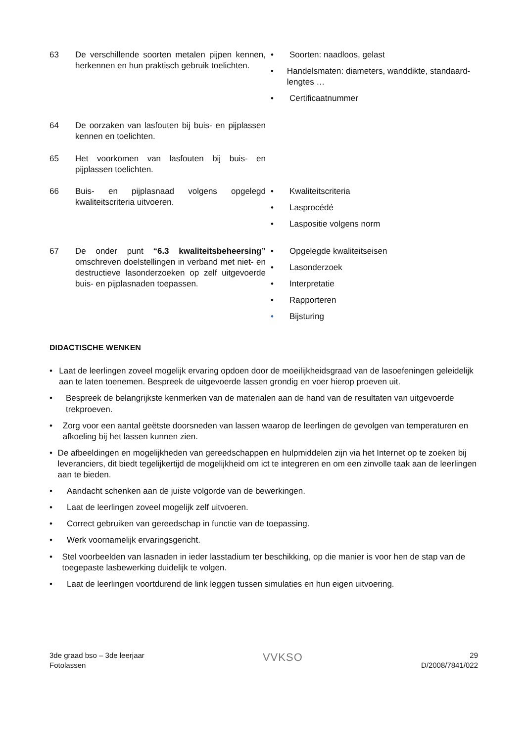63 De verschillende soorten metalen pijpen kennen, herkennen en hun praktisch gebruik toelichten.
• Soorten: naadloos, gelast
• Handelsmaten: diameters, wanddikte, standaard-lengtes …
• Certificaatnummer
64 De oorzaken van lasfouten bij buis- en pijplassen kennen en toelichten.
65 Het voorkomen van lasfouten bij buis- en pijplassen toelichten.
66 Buis- en pijplasnaad volgens opgelegd kwaliteitscriteria uitvoeren.
• Kwaliteitscriteria
• Lasprocédé
• Laspositie volgens norm
67 De onder punt “6.3 kwaliteitsbeheersing” omschreven doelstellingen in verband met niet- en destructieve lasonderzoeken op zelf uitgevoerde buis- en pijplasnaden toepassen.
• Opgelegde kwaliteitseisen
• Lasonderzoek
• Interpretatie
• Rapporteren
• Bijsturing
DIDACTISCHE WENKEN
• Laat de leerlingen zoveel mogelijk ervaring opdoen door de moeilijkheidsgraad van de lasoefeningen geleidelijk aan te laten toenemen. Bespreek de uitgevoerde lassen grondig en voer hierop proeven uit.
• Bespreek de belangrijkste kenmerken van de materialen aan de hand van de resultaten van uitgevoerde trekproeven.
• Zorg voor een aantal geëtste doorsneden van lassen waarop de leerlingen de gevolgen van temperaturen en afkoeling bij het lassen kunnen zien.
• De afbeeldingen en mogelijkheden van gereedschappen en hulpmiddelen zijn via het Internet op te zoeken bij leveranciers, dit biedt tegelijkertijd de mogelijkheid om ict te integreren en om een zinvolle taak aan de leerlingen aan te bieden.
• Aandacht schenken aan de juiste volgorde van de bewerkingen.
• Laat de leerlingen zoveel mogelijk zelf uitvoeren.
• Correct gebruiken van gereedschap in functie van de toepassing.
• Werk voornamelijk ervaringsgericht.
• Stel voorbeelden van lasnaden in ieder lasstadium ter beschikking, op die manier is voor hen de stap van de toegepaste lasbewerking duidelijk te volgen.
• Laat de leerlingen voortdurend de link leggen tussen simulaties en hun eigen uitvoering.
3de graad bso – 3de leerjaar
Fotolassen
VVKSO
29
D/2008/7841/022